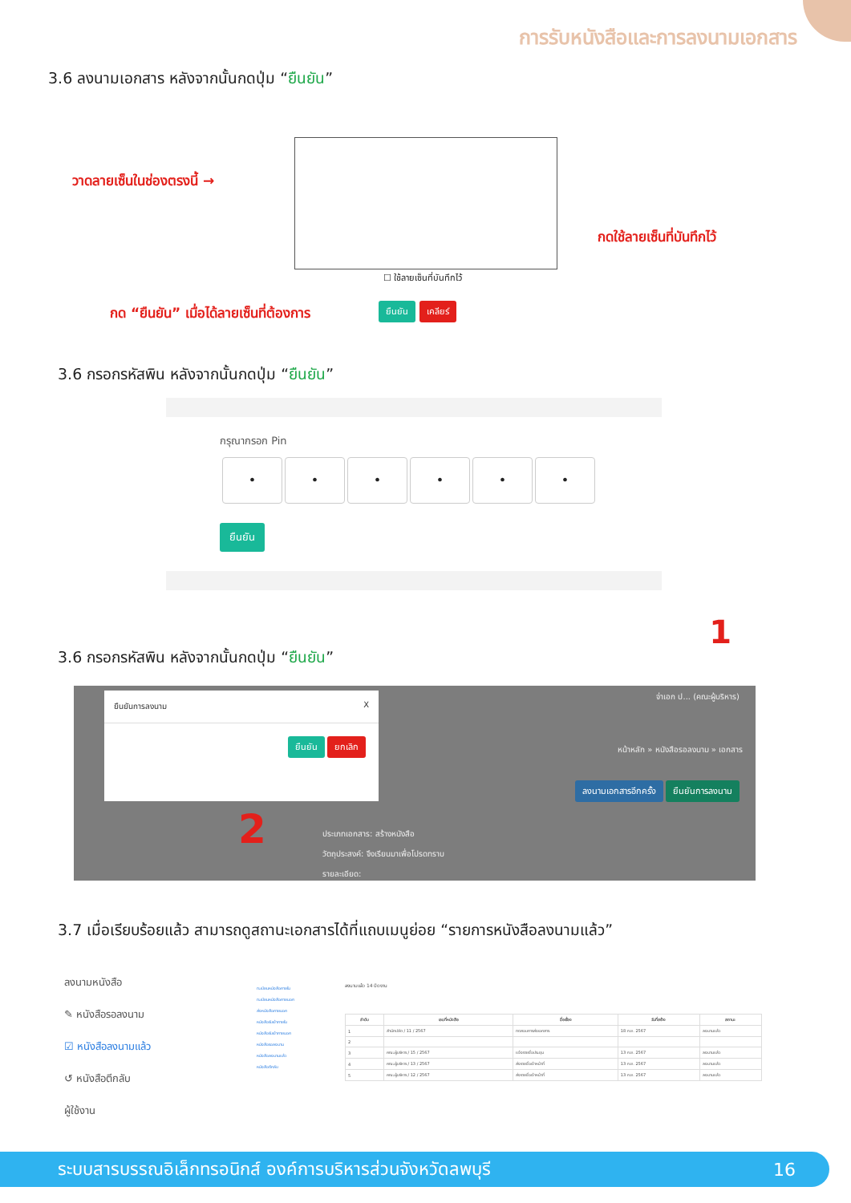การรับหนังสือและการลงนามเอกสาร
3.6 ลงนามเอกสาร หลังจากนั้นกดปุ่ม “ยืนยัน”
วาดลายเซ็นในช่องตรงนี้ →
กดใช้ลายเซ็นที่บันทึกไว้
☐ ใช้ลายเซ็นที่บันทึกไว้
กด “ยืนยัน” เมื่อได้ลายเซ็นที่ต้องการ
ยืนยัน เคลียร์
3.6 กรอกรหัสพิน หลังจากนั้นกดปุ่ม “ยืนยัน”
กรุณากรอก Pin
• • • • • •
ยืนยัน
3.6 กรอกรหัสพิน หลังจากนั้นกดปุ่ม “ยืนยัน”
ยืนยันการลงนาม X
ยืนยัน ยกเลิก
จ่าเอก ป... (คณะผู้บริหาร)
หน้าหลัก » หนังสือรอลงนาม » เอกสาร
ลงนามเอกสารอีกครั้ง ยืนยันการลงนาม
ประเภทเอกสาร: สร้างหนังสือ
วัตถุประสงค์: จึงเรียนมาเพื่อโปรดทราบ
รายละเอียด:
1
2
3.7 เมื่อเรียบร้อยแล้ว สามารถดูสถานะเอกสารได้ที่แถบเมนูย่อย “รายการหนังสือลงนามแล้ว”
ลงนามหนังสือ
✎ หนังสือรอลงนาม
☑ หนังสือลงนามแล้ว
↺ หนังสือตีกลับ
ผู้ใช้งาน
ทะเบียนหนังสือภายใน
ทะเบียนหนังสือภายนอก
ส่งหนังสือภายนอก
หนังสือรับเข้าภายใน
หนังสือรับเข้าภายนอก
หนังสือรอลงนาม
หนังสือลงนามแล้ว
หนังสือตีกลับ
ลงนามแล้ว 14 ปิดงาน
| ลำดับ | เลขที่หนังสือ | ชื่อเรื่อง | วันที่สร้าง | สถานะ |
| --- | --- | --- | --- | --- |
| 1 | สำนักปลัด / 11 / 2567 | ทดสอบการส่งเอกสาร | 18 ก.ย. 2567 | ลงนามแล้ว |
| 2 | | | | |
| 3 | คณะผู้บริหาร / 15 / 2567 | แจ้งรายชื่อประชุม | 13 ก.ย. 2567 | ลงนามแล้ว |
| 4 | คณะผู้บริหาร / 13 / 2567 | ส่งรายชื่อเจ้าหน้าที่ | 13 ก.ย. 2567 | ลงนามแล้ว |
| 5 | คณะผู้บริหาร / 12 / 2567 | ส่งรายชื่อเจ้าหน้าที่ | 13 ก.ย. 2567 | ลงนามแล้ว |
ระบบสารบรรณอิเล็กทรอนิกส์ องค์การบริหารส่วนจังหวัดลพบุรี 16